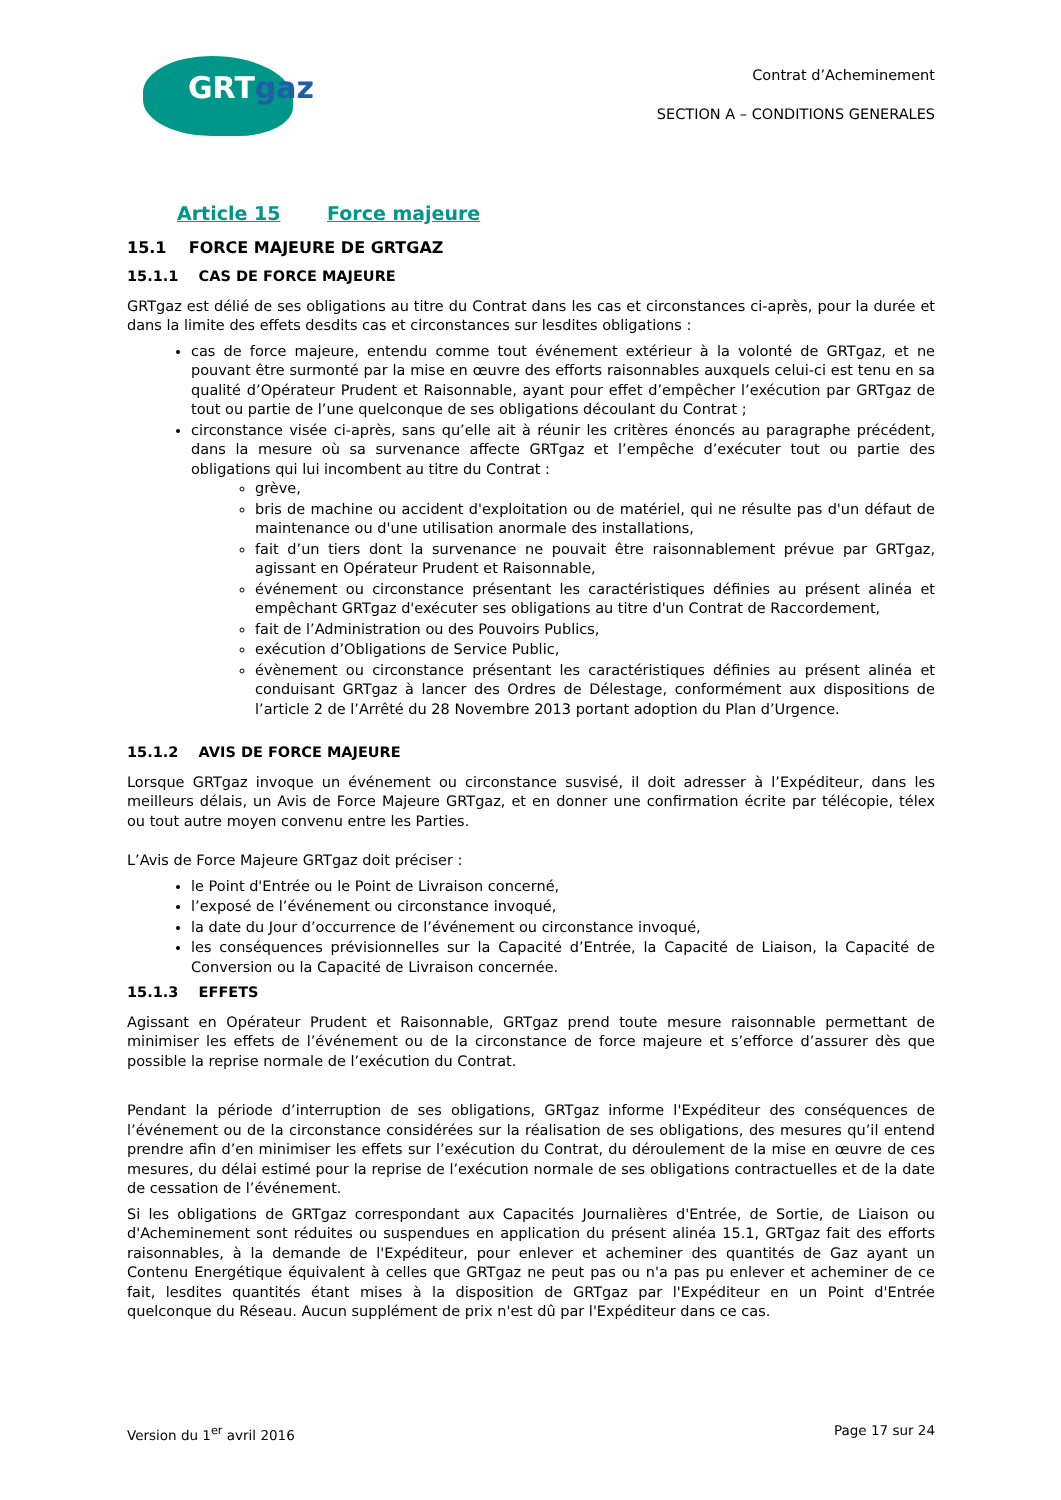GRTgaz
Contrat d’Acheminement
SECTION A – CONDITIONS GENERALES
Article 15 Force majeure
15.1 FORCE MAJEURE DE GRTGAZ
15.1.1 CAS DE FORCE MAJEURE
GRTgaz est délié de ses obligations au titre du Contrat dans les cas et circonstances ci-après, pour la durée et dans la limite des effets desdits cas et circonstances sur lesdites obligations :
cas de force majeure, entendu comme tout événement extérieur à la volonté de GRTgaz, et ne pouvant être surmonté par la mise en œuvre des efforts raisonnables auxquels celui-ci est tenu en sa qualité d’Opérateur Prudent et Raisonnable, ayant pour effet d’empêcher l’exécution par GRTgaz de tout ou partie de l’une quelconque de ses obligations découlant du Contrat ;
circonstance visée ci-après, sans qu’elle ait à réunir les critères énoncés au paragraphe précédent, dans la mesure où sa survenance affecte GRTgaz et l’empêche d’exécuter tout ou partie des obligations qui lui incombent au titre du Contrat :
grève,
bris de machine ou accident d'exploitation ou de matériel, qui ne résulte pas d'un défaut de maintenance ou d'une utilisation anormale des installations,
fait d’un tiers dont la survenance ne pouvait être raisonnablement prévue par GRTgaz, agissant en Opérateur Prudent et Raisonnable,
événement ou circonstance présentant les caractéristiques définies au présent alinéa et empêchant GRTgaz d'exécuter ses obligations au titre d'un Contrat de Raccordement,
fait de l’Administration ou des Pouvoirs Publics,
exécution d’Obligations de Service Public,
évènement ou circonstance présentant les caractéristiques définies au présent alinéa et conduisant GRTgaz à lancer des Ordres de Délestage, conformément aux dispositions de l’article 2 de l’Arrêté du 28 Novembre 2013 portant adoption du Plan d’Urgence.
15.1.2 AVIS DE FORCE MAJEURE
Lorsque GRTgaz invoque un événement ou circonstance susvisé, il doit adresser à l’Expéditeur, dans les meilleurs délais, un Avis de Force Majeure GRTgaz, et en donner une confirmation écrite par télécopie, télex ou tout autre moyen convenu entre les Parties.
L’Avis de Force Majeure GRTgaz doit préciser :
le Point d'Entrée ou le Point de Livraison concerné,
l’exposé de l’événement ou circonstance invoqué,
la date du Jour d’occurrence de l’événement ou circonstance invoqué,
les conséquences prévisionnelles sur la Capacité d’Entrée, la Capacité de Liaison, la Capacité de Conversion ou la Capacité de Livraison concernée.
15.1.3 EFFETS
Agissant en Opérateur Prudent et Raisonnable, GRTgaz prend toute mesure raisonnable permettant de minimiser les effets de l’événement ou de la circonstance de force majeure et s’efforce d’assurer dès que possible la reprise normale de l’exécution du Contrat.
Pendant la période d’interruption de ses obligations, GRTgaz informe l'Expéditeur des conséquences de l’événement ou de la circonstance considérées sur la réalisation de ses obligations, des mesures qu’il entend prendre afin d’en minimiser les effets sur l’exécution du Contrat, du déroulement de la mise en œuvre de ces mesures, du délai estimé pour la reprise de l’exécution normale de ses obligations contractuelles et de la date de cessation de l’événement.
Si les obligations de GRTgaz correspondant aux Capacités Journalières d'Entrée, de Sortie, de Liaison ou d'Acheminement sont réduites ou suspendues en application du présent alinéa 15.1, GRTgaz fait des efforts raisonnables, à la demande de l'Expéditeur, pour enlever et acheminer des quantités de Gaz ayant un Contenu Energétique équivalent à celles que GRTgaz ne peut pas ou n'a pas pu enlever et acheminer de ce fait, lesdites quantités étant mises à la disposition de GRTgaz par l'Expéditeur en un Point d'Entrée quelconque du Réseau. Aucun supplément de prix n'est dû par l'Expéditeur dans ce cas.
Version du 1<sup>er</sup> avril 2016 Page 17 sur 24